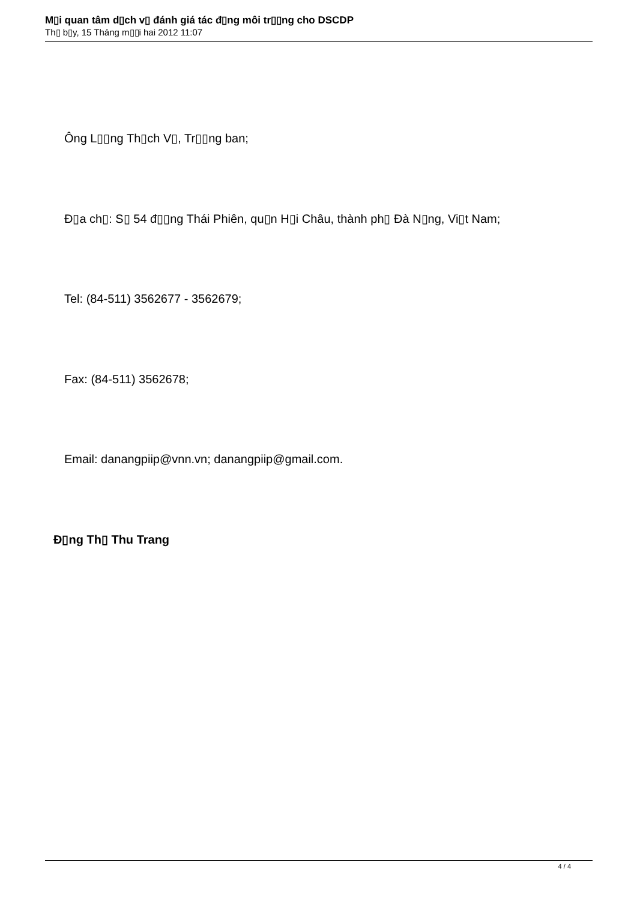M▯i quan tâm d▯ch v▯ đánh giá tác đ▯ng môi tr▯▯ng cho DSCDP
Th▯ b▯y, 15 Tháng m▯▯i hai 2012 11:07
Ông L▯▯ng Th▯ch V▯, Tr▯▯ng ban;
Đ▯a ch▯: S▯ 54 đ▯▯ng Thái Phiên, qu▯n H▯i Châu, thành ph▯ Đà N▯ng, Vi▯t Nam;
Tel: (84-511) 3562677 - 3562679;
Fax: (84-511) 3562678;
Email: danangpiip@vnn.vn; danangpiip@gmail.com.
Đ▯ng Th▯ Thu Trang
4 / 4